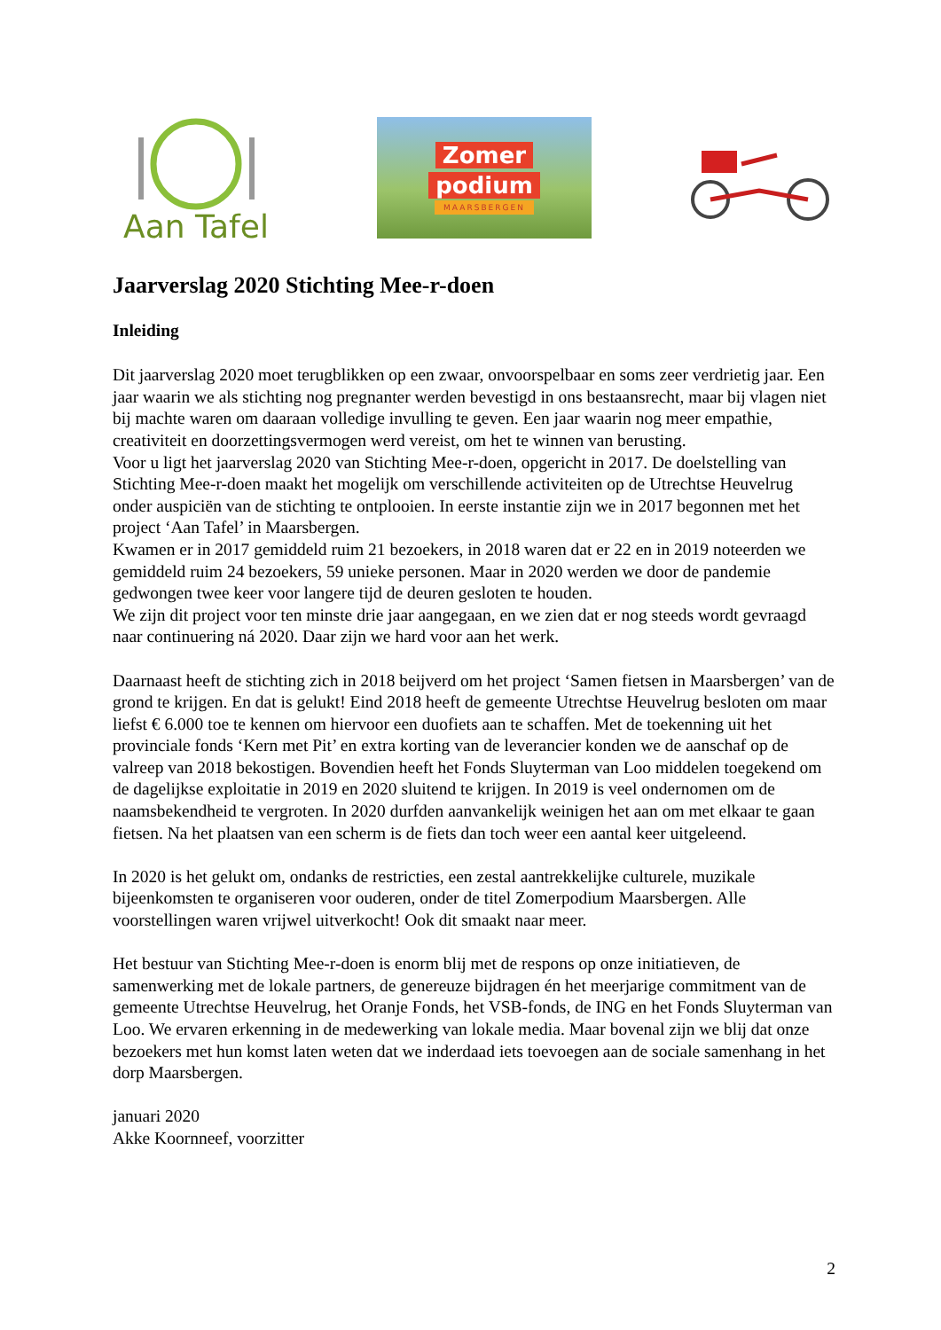Aan Tafel
Zomer
podium
MAARSBERGEN
Jaarverslag 2020 Stichting Mee-r-doen
Inleiding
Dit jaarverslag 2020 moet terugblikken op een zwaar, onvoorspelbaar en soms zeer verdrietig jaar. Een jaar waarin we als stichting nog pregnanter werden bevestigd in ons bestaansrecht, maar bij vlagen niet bij machte waren om daaraan volledige invulling te geven. Een jaar waarin nog meer empathie, creativiteit en doorzettingsvermogen werd vereist, om het te winnen van berusting.
Voor u ligt het jaarverslag 2020 van Stichting Mee-r-doen, opgericht in 2017. De doelstelling van Stichting Mee-r-doen maakt het mogelijk om verschillende activiteiten op de Utrechtse Heuvelrug onder auspiciën van de stichting te ontplooien. In eerste instantie zijn we in 2017 begonnen met het project ‘Aan Tafel’ in Maarsbergen.
Kwamen er in 2017 gemiddeld ruim 21 bezoekers, in 2018 waren dat er 22 en in 2019 noteerden we gemiddeld ruim 24 bezoekers, 59 unieke personen. Maar in 2020 werden we door de pandemie gedwongen twee keer voor langere tijd de deuren gesloten te houden.
We zijn dit project voor ten minste drie jaar aangegaan, en we zien dat er nog steeds wordt gevraagd naar continuering ná 2020. Daar zijn we hard voor aan het werk.
Daarnaast heeft de stichting zich in 2018 beijverd om het project ‘Samen fietsen in Maarsbergen’ van de grond te krijgen. En dat is gelukt! Eind 2018 heeft de gemeente Utrechtse Heuvelrug besloten om maar liefst € 6.000 toe te kennen om hiervoor een duofiets aan te schaffen. Met de toekenning uit het provinciale fonds ‘Kern met Pit’ en extra korting van de leverancier konden we de aanschaf op de valreep van 2018 bekostigen. Bovendien heeft het Fonds Sluyterman van Loo middelen toegekend om de dagelijkse exploitatie in 2019 en 2020 sluitend te krijgen. In 2019 is veel ondernomen om de naamsbekendheid te vergroten. In 2020 durfden aanvankelijk weinigen het aan om met elkaar te gaan fietsen. Na het plaatsen van een scherm is de fiets dan toch weer een aantal keer uitgeleend.
In 2020 is het gelukt om, ondanks de restricties, een zestal aantrekkelijke culturele, muzikale bijeenkomsten te organiseren voor ouderen, onder de titel Zomerpodium Maarsbergen. Alle voorstellingen waren vrijwel uitverkocht! Ook dit smaakt naar meer.
Het bestuur van Stichting Mee-r-doen is enorm blij met de respons op onze initiatieven, de samenwerking met de lokale partners, de genereuze bijdragen én het meerjarige commitment van de gemeente Utrechtse Heuvelrug, het Oranje Fonds, het VSB-fonds, de ING en het Fonds Sluyterman van Loo. We ervaren erkenning in de medewerking van lokale media. Maar bovenal zijn we blij dat onze bezoekers met hun komst laten weten dat we inderdaad iets toevoegen aan de sociale samenhang in het dorp Maarsbergen.
januari 2020
Akke Koornneef, voorzitter
2